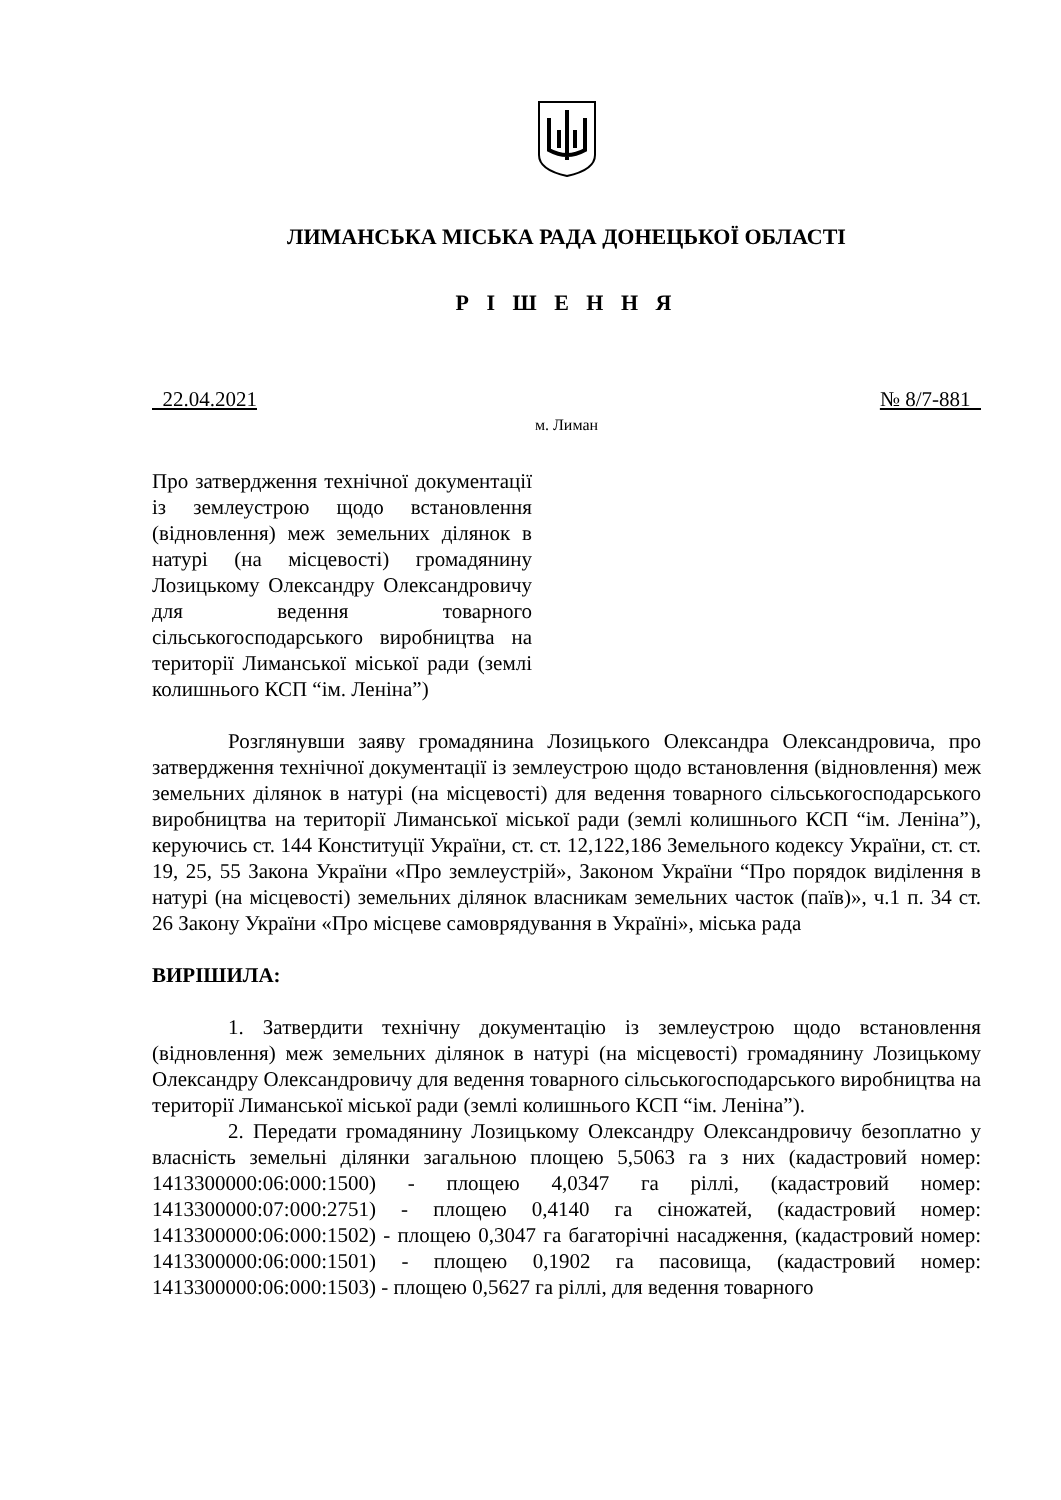ЛИМАНСЬКА МІСЬКА РАДА ДОНЕЦЬКОЇ ОБЛАСТІ
Р І Ш Е Н Н Я
22.04.2021 № 8/7-881
м. Лиман
Про затвердження технічної документації із землеустрою щодо встановлення (відновлення) меж земельних ділянок в натурі (на місцевості) громадянину Лозицькому Олександру Олександровичу для ведення товарного сільськогосподарського виробництва на території Лиманської міської ради (землі колишнього КСП “ім. Леніна”)
Розглянувши заяву громадянина Лозицького Олександра Олександровича, про затвердження технічної документації із землеустрою щодо встановлення (відновлення) меж земельних ділянок в натурі (на місцевості) для ведення товарного сільськогосподарського виробництва на території Лиманської міської ради (землі колишнього КСП “ім. Леніна”), керуючись ст. 144 Конституції України, ст. ст. 12,122,186 Земельного кодексу України, ст. ст. 19, 25, 55 Закона України «Про землеустрій», Законом України “Про порядок виділення в натурі (на місцевості) земельних ділянок власникам земельних часток (паїв)», ч.1 п. 34 ст. 26 Закону України «Про місцеве самоврядування в Україні», міська рада
ВИРІШИЛА:
1. Затвердити технічну документацію із землеустрою щодо встановлення (відновлення) меж земельних ділянок в натурі (на місцевості) громадянину Лозицькому Олександру Олександровичу для ведення товарного сільськогосподарського виробництва на території Лиманської міської ради (землі колишнього КСП “ім. Леніна”).
2. Передати громадянину Лозицькому Олександру Олександровичу безоплатно у власність земельні ділянки загальною площею 5,5063 га з них (кадастровий номер: 1413300000:06:000:1500) - площею 4,0347 га ріллі, (кадастровий номер: 1413300000:07:000:2751) - площею 0,4140 га сіножатей, (кадастровий номер: 1413300000:06:000:1502) - площею 0,3047 га багаторічні насадження, (кадастровий номер: 1413300000:06:000:1501) - площею 0,1902 га пасовища, (кадастровий номер: 1413300000:06:000:1503) - площею 0,5627 га ріллі, для ведення товарного